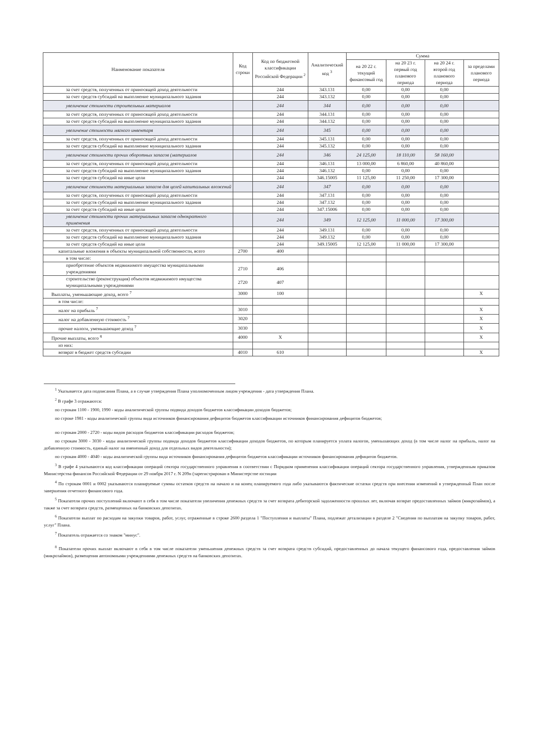| Наименование показателя | Код строки | Код по бюджетной классификации Российской Федерации <sup>2</sup> | Аналитический код <sup>3</sup> | Сумма | | | |
| --- | --- | --- | --- | --- | --- | --- | --- |
| | | | | на 20 22 г. текущий финансовый год | на 20 23 г. первый год планового периода | на 20 24 г. второй год планового периода | за пределами планового периода |
| за счет средств, полученных от приносящей доход деятельности | | 244 | 343.131 | 0,00 | 0,00 | 0,00 | |
| за счет средств субсидий на выполнение муниципального задания | | 244 | 343.132 | 0,00 | 0,00 | 0,00 | |
| увеличение стоимости строительных материалов | | 244 | 344 | 0,00 | 0,00 | 0,00 | |
| за счет средств, полученных от приносящей доход деятельности | | 244 | 344.131 | 0,00 | 0,00 | 0,00 | |
| за счет средств субсидий на выполнение муниципального задания | | 244 | 344.132 | 0,00 | 0,00 | 0,00 | |
| увеличение стоимости мягкого инвентаря | | 244 | 345 | 0,00 | 0,00 | 0,00 | |
| за счет средств, полученных от приносящей доход деятельности | | 244 | 345.131 | 0,00 | 0,00 | 0,00 | |
| за счет средств субсидий на выполнение муниципального задания | | 244 | 345.132 | 0,00 | 0,00 | 0,00 | |
| увеличение стоимости прочих оборотных запасов (материалов | | 244 | 346 | 24 125,00 | 18 110,00 | 58 160,00 | |
| за счет средств, полученных от приносящей доход деятельности | | 244 | 346.131 | 13 000,00 | 6 860,00 | 40 860,00 | |
| за счет средств субсидий на выполнение муниципального задания | | 244 | 346.132 | 0,00 | 0,00 | 0,00 | |
| за счет средств субсидий на иные цели | | 244 | 346.15005 | 11 125,00 | 11 250,00 | 17 300,00 | |
| увеличение стоимости материальных запасов для целей капитальных вложений | | 244 | 347 | 0,00 | 0,00 | 0,00 | |
| за счет средств, полученных от приносящей доход деятельности | | 244 | 347.131 | 0,00 | 0,00 | 0,00 | |
| за счет средств субсидий на выполнение муниципального задания | | 244 | 347.132 | 0,00 | 0,00 | 0,00 | |
| за счет средств субсидий на иные цели | | 244 | 347.15006 | 0,00 | 0,00 | 0,00 | |
| увеличение стоимости прочих материальных запасов однократного применения | | 244 | 349 | 12 125,00 | 11 000,00 | 17 300,00 | |
| за счет средств, полученных от приносящей доход деятельности | | 244 | 349.131 | 0,00 | 0,00 | 0,00 | |
| за счет средств субсидий на выполнение муниципального задания | | 244 | 349.132 | 0,00 | 0,00 | 0,00 | |
| за счет средств субсидий на иные цели | | 244 | 349.15005 | 12 125,00 | 11 000,00 | 17 300,00 | |
| капитальные вложения в объекты муниципальной собственности, всего | 2700 | 400 | | | | | |
| в том числе: | | | | | | | |
| приобретение объектов недвижимого имущества муниципальными учреждениями | 2710 | 406 | | | | | |
| строительство (реконструкция) объектов недвижимого имущества муниципальными учреждениями | 2720 | 407 | | | | | |
| Выплаты, уменьшающие доход, всего <sup>7</sup> | 3000 | 100 | | | | | X |
| в том числе: | | | | | | | |
| налог на прибыль <sup>7</sup> | 3010 | | | | | | X |
| налог на добавленную стоимость <sup>7</sup> | 3020 | | | | | | X |
| прочие налоги, уменьшающие доход <sup>7</sup> | 3030 | | | | | | X |
| Прочие выплаты, всего <sup>8</sup> | 4000 | X | | | | | X |
| из них: | | | | | | | |
| возврат в бюджет средств субсидии | 4010 | 610 | | | | | X |
<sup>1</sup> Указывается дата подписания Плана, а в случае утверждения Плана уполномоченным лицом учреждения - дата утверждения Плана.
<sup>2</sup> В графе 3 отражаются:
по строкам 1100 - 1900, 1990 - коды аналитической группы подвида доходов бюджетов классификации доходов бюджетов;
по строке 1981 - коды аналитической группы вида источников финансирования дефицитов бюджетов классификации источников финансирования дефицитов бюджетов;
по строкам 2000 - 2720 - коды видов расходов бюджетов классификации расходов бюджетов;
по строкам 3000 - 3030 - коды аналитической группы подвида доходов бюджетов классификации доходов бюджетов, по которым планируется уплата налогов, уменьшающих доход (в том числе налог на прибыль, налог на добавленную стоимость, единый налог на вмененный доход для отдельных видов деятельности);
по строкам 4000 - 4040 - коды аналитической группы вида источников финансирования дефицитов бюджетов классификации источников финансирования дефицитов бюджетов.
<sup>3</sup> В графе 4 указываются код классификации операций сектора государственного управления в соответствии с Порядком применения классификации операций сектора государственного управления, утвержденным приказом Министерства финансов Российской Федерации от 29 ноября 2017 г. N 209н (зарегистрирован в Министерстве юстиции
<sup>4</sup> По строкам 0001 и 0002 указываются планируемые суммы остатков средств на начало и на конец планируемого года либо указываются фактические остатки средств при внесении изменений в утвержденный План после завершения отчетного финансового года.
<sup>5</sup> Показатели прочих поступлений включают в себя в том числе показатели увеличения денежных средств за счет возврата дебиторской задолженности прошлых лет, включая возврат предоставленных займов (микрозаймов), а также за счет возврата средств, размещенных на банковских депозитах.
<sup>6</sup> Показатели выплат по расходам на закупки товаров, работ, услуг, отраженные в строке 2600 раздела 1 "Поступления и выплаты" Плана, подлежат детализации в разделе 2 "Сведения по выплатам на закупку товаров, работ, услуг" Плана.
<sup>7</sup> Показатель отражается со знаком "минус".
<sup>8</sup> Показатели прочих выплат включают в себя в том числе показатели уменьшения денежных средств за счет возврата средств субсидий, предоставленных до начала текущего финансового года, предоставления займов (микрозаймов), размещения автономными учреждениями денежных средств на банковских депозитах.